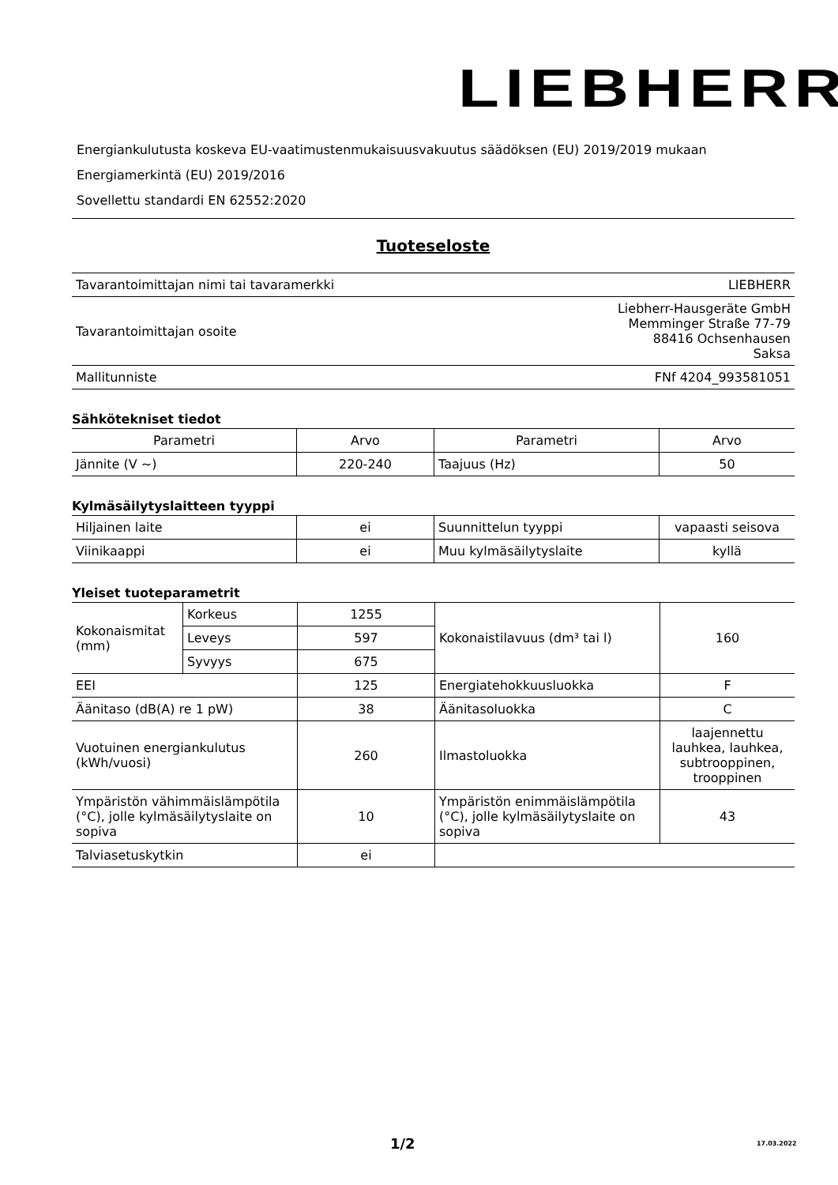LIEBHERR
Energiankulutusta koskeva EU-vaatimustenmukaisuusvakuutus säädöksen (EU) 2019/2019 mukaan
Energiamerkintä (EU) 2019/2016
Sovellettu standardi EN 62552:2020
Tuoteseloste
| Tavarantoimittajan nimi tai tavaramerkki | LIEBHERR |
| Tavarantoimittajan osoite | Liebherr-Hausgeräte GmbH Memminger Straße 77-79 88416 Ochsenhausen Saksa |
| Mallitunniste | FNf 4204_993581051 |
Sähkötekniset tiedot
| Parametri | Arvo | Parametri | Arvo |
| --- | --- | --- | --- |
| Jännite (V ~) | 220-240 | Taajuus (Hz) | 50 |
Kylmäsäilytyslaitteen tyyppi
| Hiljainen laite | ei | Suunnittelun tyyppi | vapaasti seisova |
| Viinikaappi | ei | Muu kylmäsäilytyslaite | kyllä |
Yleiset tuoteparametrit
| Kokonaismitat (mm) | Korkeus | 1255 | Kokonaistilavuus (dm³ tai l) | 160 |
| | Leveys | 597 | | |
| | Syvyys | 675 | | |
| EEI | | 125 | Energiatehokkuusluokka | F |
| Äänitaso (dB(A) re 1 pW) | | 38 | Äänitasoluokka | C |
| Vuotuinen energiankulutus (kWh/vuosi) | | 260 | Ilmastoluokka | laajennettu lauhkea, lauhkea, subtrooppinen, trooppinen |
| Ympäristön vähimmäislämpötila (°C), jolle kylmäsäilytyslaite on sopiva | | 10 | Ympäristön enimmäislämpötila (°C), jolle kylmäsäilytyslaite on sopiva | 43 |
| Talviasetuskytkin | | ei | | |
1/2 17.03.2022